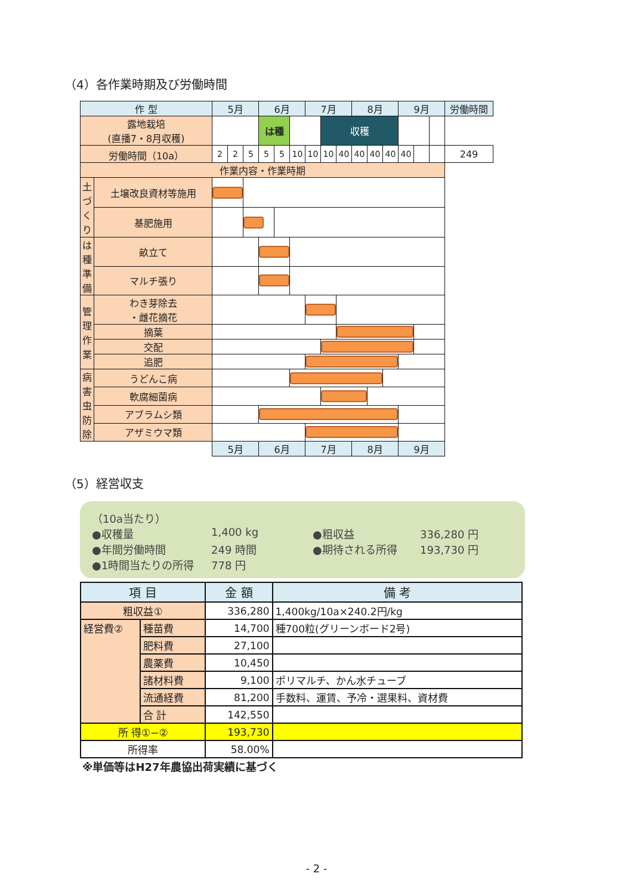（4）各作業時期及び労働時間
| 作 型 | | 5月 | | | 6月 | | | 7月 | | | 8月 | | | 9月 | | | 労働時間 |
| --- | --- | --- | --- | --- | --- | --- | --- | --- | --- | --- | --- | --- | --- | --- | --- | --- | --- |
| 露地栽培 (直播7・8月収穫) | | | | | は種 | | | | 収穫 | | | | | | | | |
| 労働時間（10a） | | 2 | 2 | 5 | 5 | 5 | 10 | 10 | 10 | 40 | 40 | 40 | 40 | 40 | | | 249 |
| 作業内容・作業時期 | | | | | | | | | | | | | | | | | |
| 土づくり | 土壌改良資材等施用 | | | | | | | | | | | | | | | | |
| | 基肥施用 | | | | | | | | | | | | | | | | |
| は種準備 | 畝立て | | | | | | | | | | | | | | | | |
| | マルチ張り | | | | | | | | | | | | | | | | |
| 管理作業 | わき芽除去 ・雌花摘花 | | | | | | | | | | | | | | | | |
| | 摘葉 | | | | | | | | | | | | | | | | |
| | 交配 | | | | | | | | | | | | | | | | |
| | 追肥 | | | | | | | | | | | | | | | | |
| 病害虫防除 | うどんこ病 | | | | | | | | | | | | | | | | |
| | 軟腐細菌病 | | | | | | | | | | | | | | | | |
| | アブラムシ類 | | | | | | | | | | | | | | | | |
| | アザミウマ類 | | | | | | | | | | | | | | | | |
| | | 5月 | | | 6月 | | | 7月 | | | 8月 | | | 9月 | | | |
（5）経営収支
（10a当たり）
●収穫量 1,400 kg ●粗収益 336,280 円
●年間労働時間 249 時間 ●期待される所得 193,730 円
●1時間当たりの所得 778 円
| 項 目 | | 金 額 | 備 考 |
| --- | --- | --- | --- |
| 粗収益① | | 336,280 | 1,400kg/10a×240.2円/kg |
| 経営費② | 種苗費 | 14,700 | 種700粒(グリーンボード2号) |
| | 肥料費 | 27,100 | |
| | 農薬費 | 10,450 | |
| | 諸材料費 | 9,100 | ポリマルチ、かん水チューブ |
| | 流通経費 | 81,200 | 手数料、運賃、予冷・選果料、資材費 |
| | 合 計 | 142,550 | |
| 所 得①−② | | 193,730 | |
| 所得率 | | 58.00% | |
※単価等はH27年農協出荷実績に基づく
- 2 -